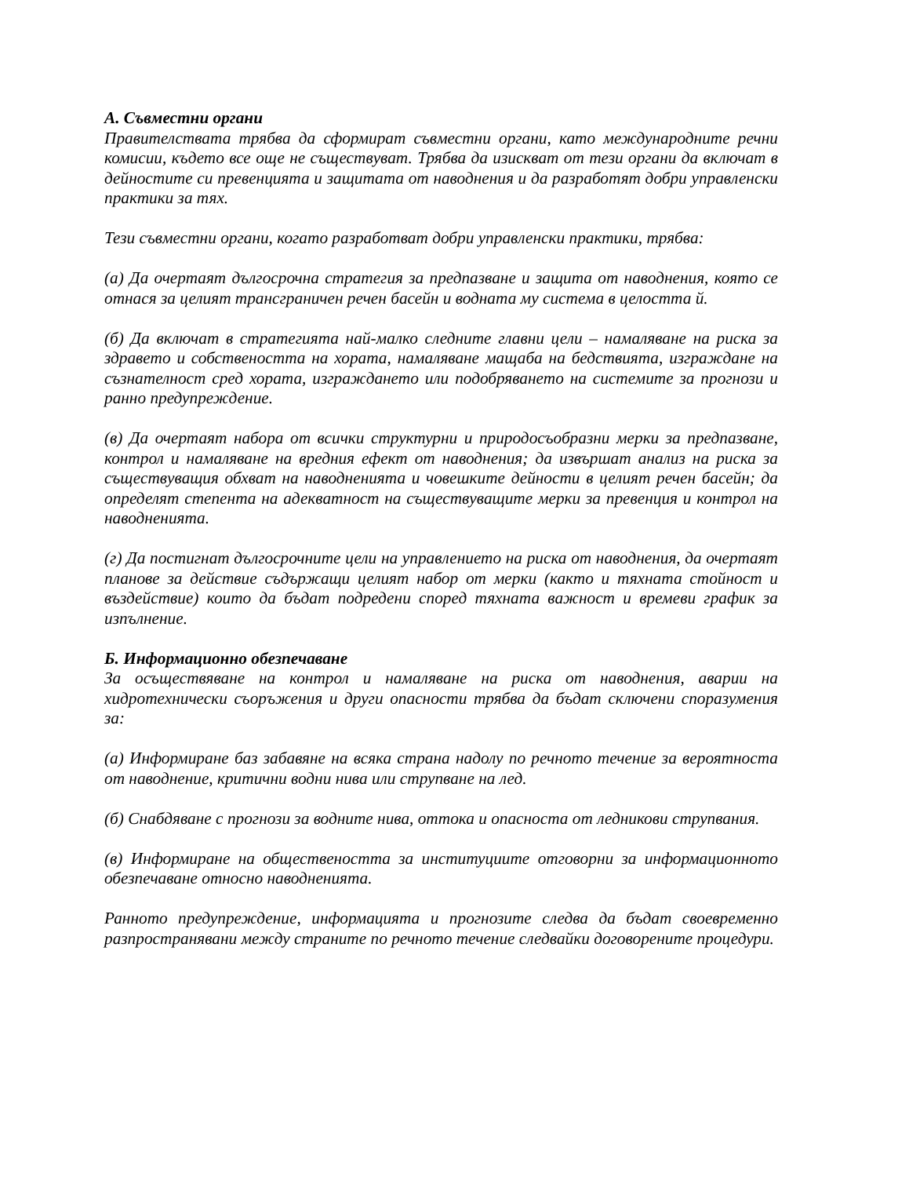А. Съвместни органи
Правителствата трябва да сформират съвместни органи, като международните речни комисии, където все още не съществуват. Трябва да изискват от тези органи да включат в дейностите си превенцията и защитата от наводнения и да разработят добри управленски практики за тях.
Тези съвместни органи, когато разработват добри управленски практики, трябва:
(а) Да очертаят дългосрочна стратегия за предпазване и защита от наводнения, която се отнася за целият трансграничен речен басейн и водната му система в целостта й.
(б) Да включат в стратегията най-малко следните главни цели – намаляване на риска за здравето и собствеността на хората, намаляване мащаба на бедствията, изграждане на съзнателност сред хората, изграждането или подобряването на системите за прогнози и ранно предупреждение.
(в) Да очертаят набора от всички структурни и природосъобразни мерки за предпазване, контрол и намаляване на вредния ефект от наводнения; да извършат анализ на риска за съществуващия обхват на наводненията и човешките дейности в целият речен басейн; да определят степента на адекватност на съществуващите мерки за превенция и контрол на наводненията.
(г) Да постигнат дългосрочните цели на управлението на риска от наводнения, да очертаят планове за действие съдържащи целият набор от мерки (както и тяхната стойност и въздействие) които да бъдат подредени според тяхната важност и времеви график за изпълнение.
Б. Информационно обезпечаване
За осъществяване на контрол и намаляване на риска от наводнения, аварии на хидротехнически съоръжения и други опасности трябва да бъдат сключени споразумения за:
(а) Информиране баз забавяне на всяка страна надолу по речното течение за вероятноста от наводнение, критични водни нива или струпване на лед.
(б) Снабдяване с прогнози за водните нива, оттока и опасноста от ледникови струпвания.
(в) Информиране на обществеността за институциите отговорни за информационното обезпечаване относно наводненията.
Ранното предупреждение, информацията и прогнозите следва да бъдат своевременно разпространявани между страните по речното течение следвайки договорените процедури.